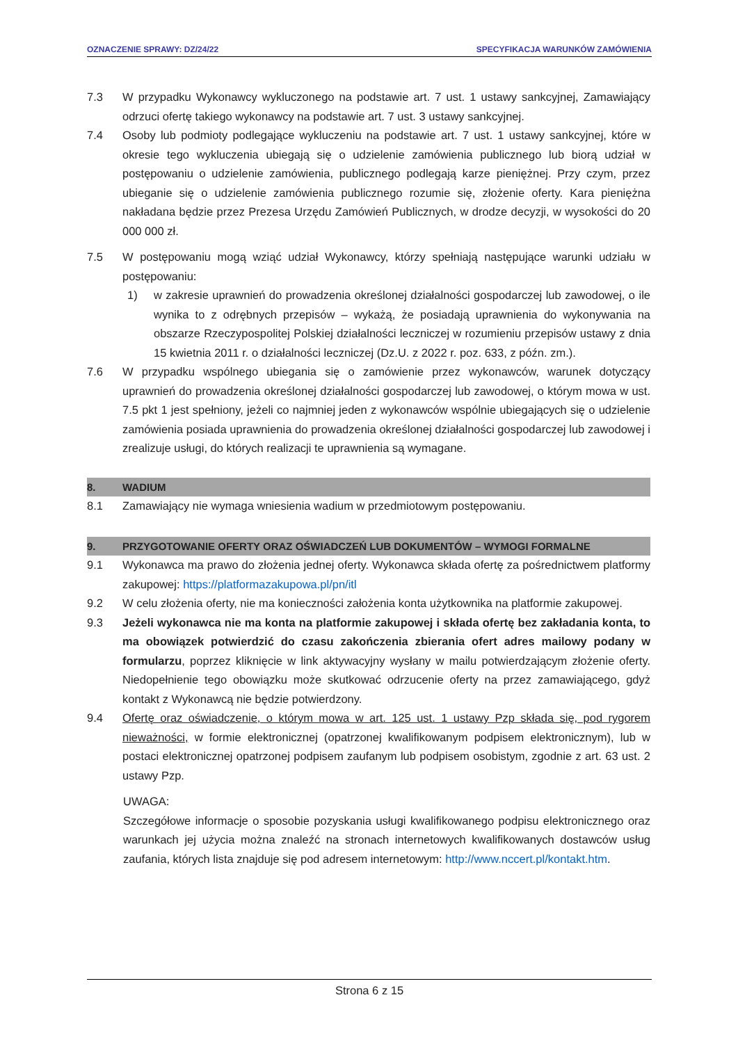OZNACZENIE SPRAWY: DZ/24/22 SPECYFIKACJA WARUNKÓW ZAMÓWIENIA
7.3 W przypadku Wykonawcy wykluczonego na podstawie art. 7 ust. 1 ustawy sankcyjnej, Zamawiający odrzuci ofertę takiego wykonawcy na podstawie art. 7 ust. 3 ustawy sankcyjnej.
7.4 Osoby lub podmioty podlegające wykluczeniu na podstawie art. 7 ust. 1 ustawy sankcyjnej, które w okresie tego wykluczenia ubiegają się o udzielenie zamówienia publicznego lub biorą udział w postępowaniu o udzielenie zamówienia, publicznego podlegają karze pieniężnej. Przy czym, przez ubieganie się o udzielenie zamówienia publicznego rozumie się, złożenie oferty. Kara pieniężna nakładana będzie przez Prezesa Urzędu Zamówień Publicznych, w drodze decyzji, w wysokości do 20 000 000 zł.
7.5 W postępowaniu mogą wziąć udział Wykonawcy, którzy spełniają następujące warunki udziału w postępowaniu:
1) w zakresie uprawnień do prowadzenia określonej działalności gospodarczej lub zawodowej, o ile wynika to z odrębnych przepisów – wykażą, że posiadają uprawnienia do wykonywania na obszarze Rzeczypospolitej Polskiej działalności leczniczej w rozumieniu przepisów ustawy z dnia 15 kwietnia 2011 r. o działalności leczniczej (Dz.U. z 2022 r. poz. 633, z późn. zm.).
7.6 W przypadku wspólnego ubiegania się o zamówienie przez wykonawców, warunek dotyczący uprawnień do prowadzenia określonej działalności gospodarczej lub zawodowej, o którym mowa w ust. 7.5 pkt 1 jest spełniony, jeżeli co najmniej jeden z wykonawców wspólnie ubiegających się o udzielenie zamówienia posiada uprawnienia do prowadzenia określonej działalności gospodarczej lub zawodowej i zrealizuje usługi, do których realizacji te uprawnienia są wymagane.
8. WADIUM
8.1 Zamawiający nie wymaga wniesienia wadium w przedmiotowym postępowaniu.
9. PRZYGOTOWANIE OFERTY ORAZ OŚWIADCZEŃ LUB DOKUMENTÓW – WYMOGI FORMALNE
9.1 Wykonawca ma prawo do złożenia jednej oferty. Wykonawca składa ofertę za pośrednictwem platformy zakupowej: https://platformazakupowa.pl/pn/itl
9.2 W celu złożenia oferty, nie ma konieczności założenia konta użytkownika na platformie zakupowej.
9.3 Jeżeli wykonawca nie ma konta na platformie zakupowej i składa ofertę bez zakładania konta, to ma obowiązek potwierdzić do czasu zakończenia zbierania ofert adres mailowy podany w formularzu, poprzez kliknięcie w link aktywacyjny wysłany w mailu potwierdzającym złożenie oferty. Niedopełnienie tego obowiązku może skutkować odrzucenie oferty na przez zamawiającego, gdyż kontakt z Wykonawcą nie będzie potwierdzony.
9.4 Ofertę oraz oświadczenie, o którym mowa w art. 125 ust. 1 ustawy Pzp składa się, pod rygorem nieważności, w formie elektronicznej (opatrzonej kwalifikowanym podpisem elektronicznym), lub w postaci elektronicznej opatrzonej podpisem zaufanym lub podpisem osobistym, zgodnie z art. 63 ust. 2 ustawy Pzp.
UWAGA:
Szczegółowe informacje o sposobie pozyskania usługi kwalifikowanego podpisu elektronicznego oraz warunkach jej użycia można znaleźć na stronach internetowych kwalifikowanych dostawców usług zaufania, których lista znajduje się pod adresem internetowym: http://www.nccert.pl/kontakt.htm.
Strona 6 z 15